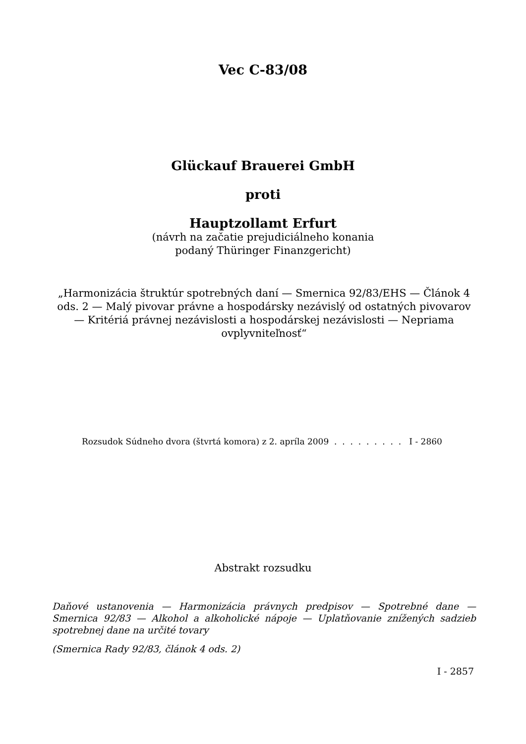Vec C-83/08
Glückauf Brauerei GmbH
proti
Hauptzollamt Erfurt
(návrh na začatie prejudiciálneho konania
podaný Thüringer Finanzgericht)
„Harmonizácia štruktúr spotrebných daní — Smernica 92/83/EHS — Článok 4 ods. 2 — Malý pivovar právne a hospodársky nezávislý od ostatných pivovarov — Kritériá právnej nezávislosti a hospodárskej nezávislosti — Nepriama ovplyvniteľnosť“
Rozsudok Súdneho dvora (štvrtá komora) z 2. apríla 2009 . . . . . . . . . I - 2860
Abstrakt rozsudku
Daňové ustanovenia — Harmonizácia právnych predpisov — Spotrebné dane — Smernica 92/83 — Alkohol a alkoholické nápoje — Uplatňovanie znížených sadzieb spotrebnej dane na určité tovary
(Smernica Rady 92/83, článok 4 ods. 2)
I - 2857